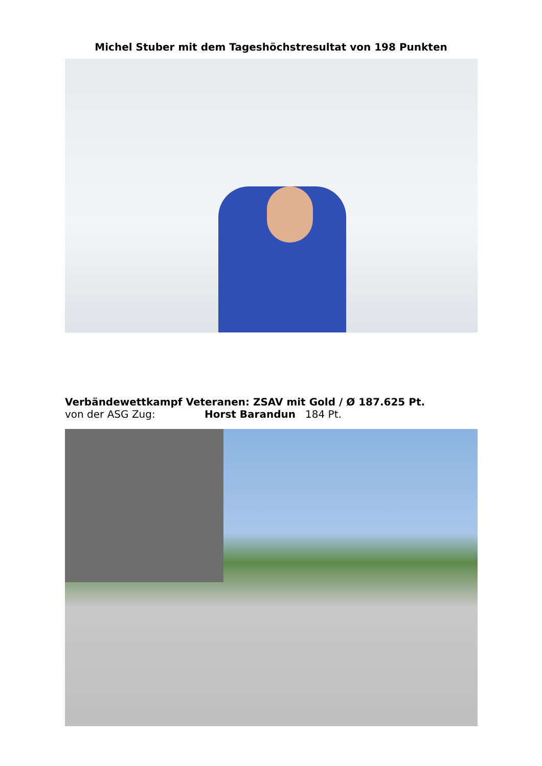Michel Stuber mit dem Tageshöchstresultat von 198 Punkten
Verbändewettkampf Veteranen: ZSAV mit Gold / Ø 187.625 Pt.
von der ASG Zug: Horst Barandun 184 Pt.